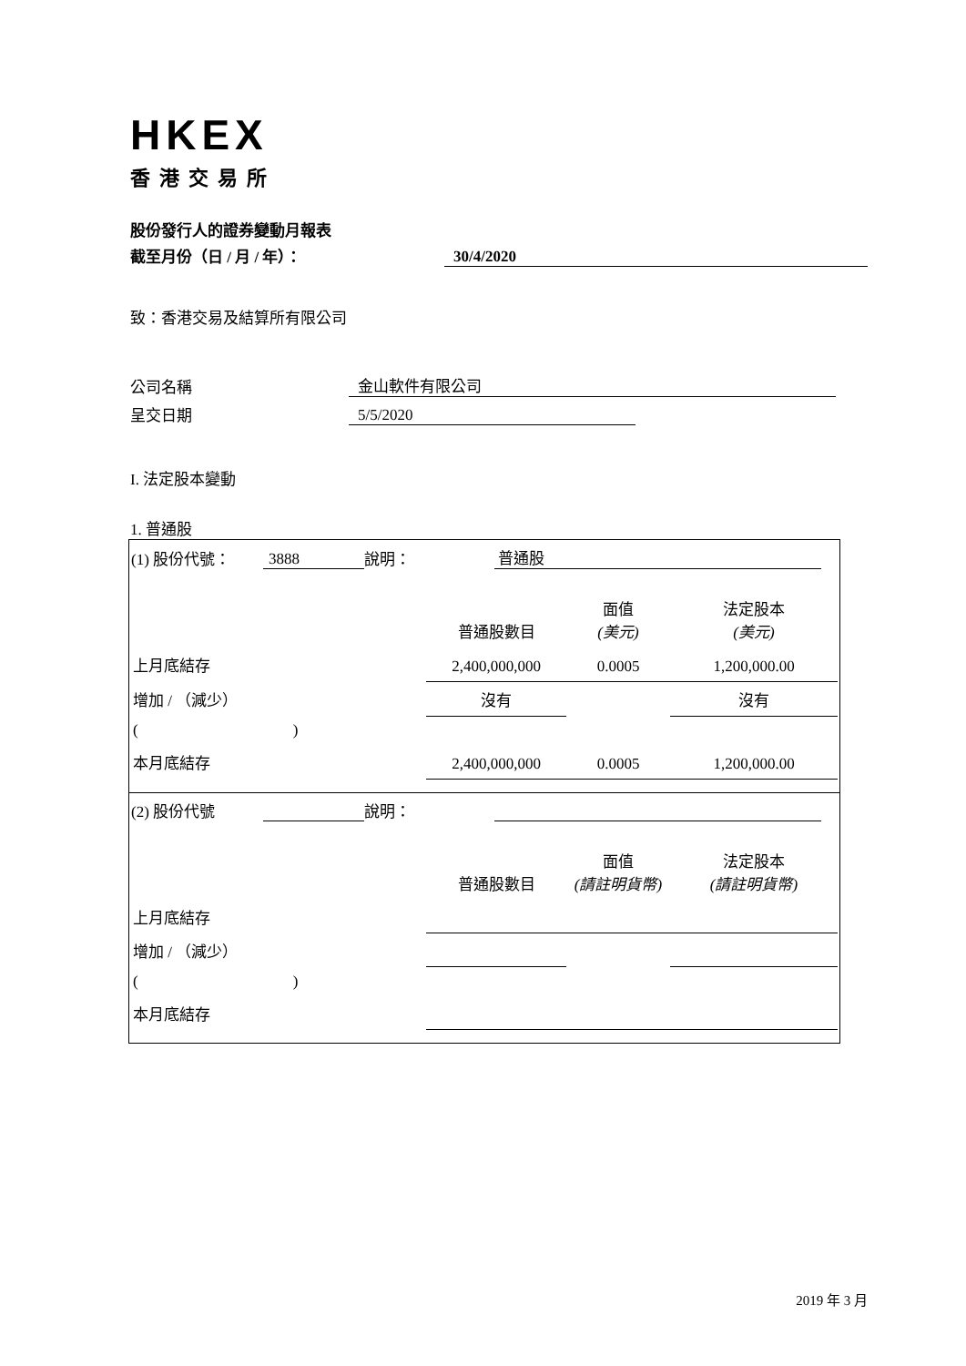HKEX
香港交易所
股份發行人的證券變動月報表
截至月份（日 / 月 / 年）： 30/4/2020
致：香港交易及結算所有限公司
公司名稱 金山軟件有限公司
呈交日期 5/5/2020
I. 法定股本變動
1. 普通股
(1) 股份代號： 3888 說明： 普通股
| | 普通股數目 | 面值 (美元) | 法定股本 (美元) |
| 上月底結存 | 2,400,000,000 | 0.0005 | 1,200,000.00 |
| 增加 / （減少） | 沒有 | | 沒有 |
| ( ) | | | |
| 本月底結存 | 2,400,000,000 | 0.0005 | 1,200,000.00 |
(2) 股份代號 說明：
| | 普通股數目 | 面值 (請註明貨幣) | 法定股本 (請註明貨幣) |
| 上月底結存 | | | |
| 增加 / （減少） | | | |
| ( ) | | | |
| 本月底結存 | | | |
2019 年 3 月